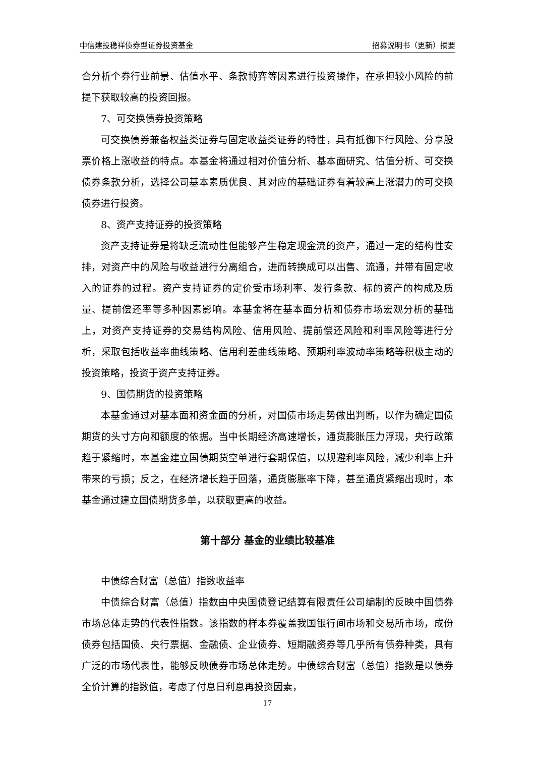中信建投稳祥债券型证券投资基金 招募说明书（更新）摘要
合分析个券行业前景、估值水平、条款博弈等因素进行投资操作，在承担较小风险的前提下获取较高的投资回报。
7、可交换债券投资策略
可交换债券兼备权益类证券与固定收益类证券的特性，具有抵御下行风险、分享股票价格上涨收益的特点。本基金将通过相对价值分析、基本面研究、估值分析、可交换债券条款分析，选择公司基本素质优良、其对应的基础证券有着较高上涨潜力的可交换债券进行投资。
8、资产支持证券的投资策略
资产支持证券是将缺乏流动性但能够产生稳定现金流的资产，通过一定的结构性安排，对资产中的风险与收益进行分离组合，进而转换成可以出售、流通，并带有固定收入的证券的过程。资产支持证券的定价受市场利率、发行条款、标的资产的构成及质量、提前偿还率等多种因素影响。本基金将在基本面分析和债券市场宏观分析的基础上，对资产支持证券的交易结构风险、信用风险、提前偿还风险和利率风险等进行分析，采取包括收益率曲线策略、信用利差曲线策略、预期利率波动率策略等积极主动的投资策略，投资于资产支持证券。
9、国债期货的投资策略
本基金通过对基本面和资金面的分析，对国债市场走势做出判断，以作为确定国债期货的头寸方向和额度的依据。当中长期经济高速增长，通货膨胀压力浮现，央行政策趋于紧缩时，本基金建立国债期货空单进行套期保值，以规避利率风险，减少利率上升带来的亏损；反之，在经济增长趋于回落，通货膨胀率下降，甚至通货紧缩出现时，本基金通过建立国债期货多单，以获取更高的收益。
第十部分 基金的业绩比较基准
中债综合财富（总值）指数收益率
中债综合财富（总值）指数由中央国债登记结算有限责任公司编制的反映中国债券市场总体走势的代表性指数。该指数的样本券覆盖我国银行间市场和交易所市场，成份债券包括国债、央行票据、金融债、企业债券、短期融资券等几乎所有债券种类，具有广泛的市场代表性，能够反映债券市场总体走势。中债综合财富（总值）指数是以债券全价计算的指数值，考虑了付息日利息再投资因素，
17